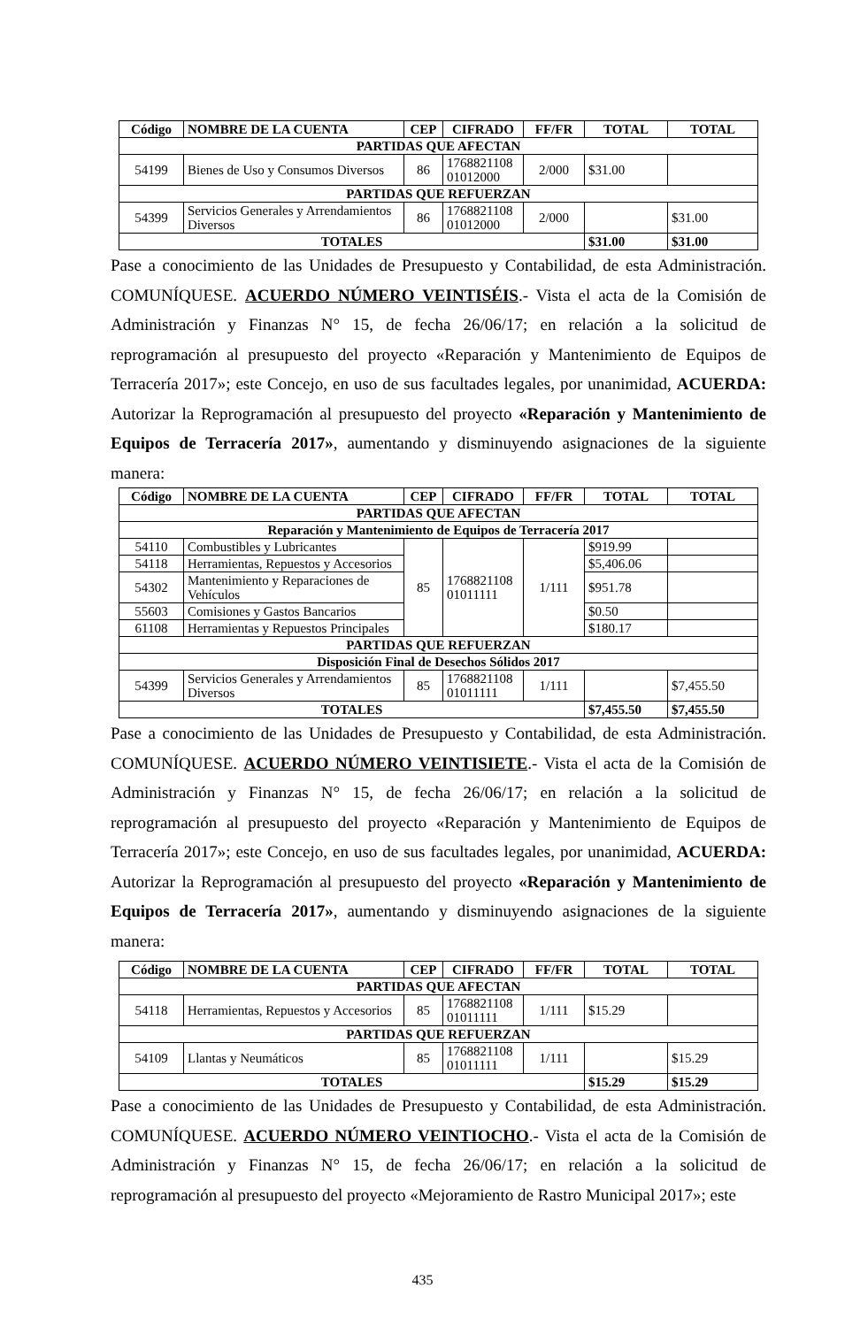| Código | NOMBRE DE LA CUENTA | CEP | CIFRADO | FF/FR | TOTAL | TOTAL |
| --- | --- | --- | --- | --- | --- | --- |
| PARTIDAS QUE AFECTAN | | | | | | |
| 54199 | Bienes de Uso y Consumos Diversos | 86 | 1768821108 01012000 | 2/000 | $31.00 | |
| PARTIDAS QUE REFUERZAN | | | | | | |
| 54399 | Servicios Generales y Arrendamientos Diversos | 86 | 1768821108 01012000 | 2/000 | | $31.00 |
| TOTALES | | | | | $31.00 | $31.00 |
Pase a conocimiento de las Unidades de Presupuesto y Contabilidad, de esta Administración. COMUNÍQUESE. ACUERDO NÚMERO VEINTISÉIS.- Vista el acta de la Comisión de Administración y Finanzas N° 15, de fecha 26/06/17; en relación a la solicitud de reprogramación al presupuesto del proyecto «Reparación y Mantenimiento de Equipos de Terracería 2017»; este Concejo, en uso de sus facultades legales, por unanimidad, ACUERDA: Autorizar la Reprogramación al presupuesto del proyecto «Reparación y Mantenimiento de Equipos de Terracería 2017», aumentando y disminuyendo asignaciones de la siguiente manera:
| Código | NOMBRE DE LA CUENTA | CEP | CIFRADO | FF/FR | TOTAL | TOTAL |
| --- | --- | --- | --- | --- | --- | --- |
| PARTIDAS QUE AFECTAN | | | | | | |
| Reparación y Mantenimiento de Equipos de Terracería 2017 | | | | | | |
| 54110 | Combustibles y Lubricantes | 85 | 1768821108 01011111 | 1/111 | $919.99 | |
| 54118 | Herramientas, Repuestos y Accesorios | | | | $5,406.06 | |
| 54302 | Mantenimiento y Reparaciones de Vehículos | | | | $951.78 | |
| 55603 | Comisiones y Gastos Bancarios | | | | $0.50 | |
| 61108 | Herramientas y Repuestos Principales | | | | $180.17 | |
| PARTIDAS QUE REFUERZAN | | | | | | |
| Disposición Final de Desechos Sólidos 2017 | | | | | | |
| 54399 | Servicios Generales y Arrendamientos Diversos | 85 | 1768821108 01011111 | 1/111 | | $7,455.50 |
| TOTALES | | | | | $7,455.50 | $7,455.50 |
Pase a conocimiento de las Unidades de Presupuesto y Contabilidad, de esta Administración. COMUNÍQUESE. ACUERDO NÚMERO VEINTISIETE.- Vista el acta de la Comisión de Administración y Finanzas N° 15, de fecha 26/06/17; en relación a la solicitud de reprogramación al presupuesto del proyecto «Reparación y Mantenimiento de Equipos de Terracería 2017»; este Concejo, en uso de sus facultades legales, por unanimidad, ACUERDA: Autorizar la Reprogramación al presupuesto del proyecto «Reparación y Mantenimiento de Equipos de Terracería 2017», aumentando y disminuyendo asignaciones de la siguiente manera:
| Código | NOMBRE DE LA CUENTA | CEP | CIFRADO | FF/FR | TOTAL | TOTAL |
| --- | --- | --- | --- | --- | --- | --- |
| PARTIDAS QUE AFECTAN | | | | | | |
| 54118 | Herramientas, Repuestos y Accesorios | 85 | 1768821108 01011111 | 1/111 | $15.29 | |
| PARTIDAS QUE REFUERZAN | | | | | | |
| 54109 | Llantas y Neumáticos | 85 | 1768821108 01011111 | 1/111 | | $15.29 |
| TOTALES | | | | | $15.29 | $15.29 |
Pase a conocimiento de las Unidades de Presupuesto y Contabilidad, de esta Administración. COMUNÍQUESE. ACUERDO NÚMERO VEINTIOCHO.- Vista el acta de la Comisión de Administración y Finanzas N° 15, de fecha 26/06/17; en relación a la solicitud de reprogramación al presupuesto del proyecto «Mejoramiento de Rastro Municipal 2017»; este
435